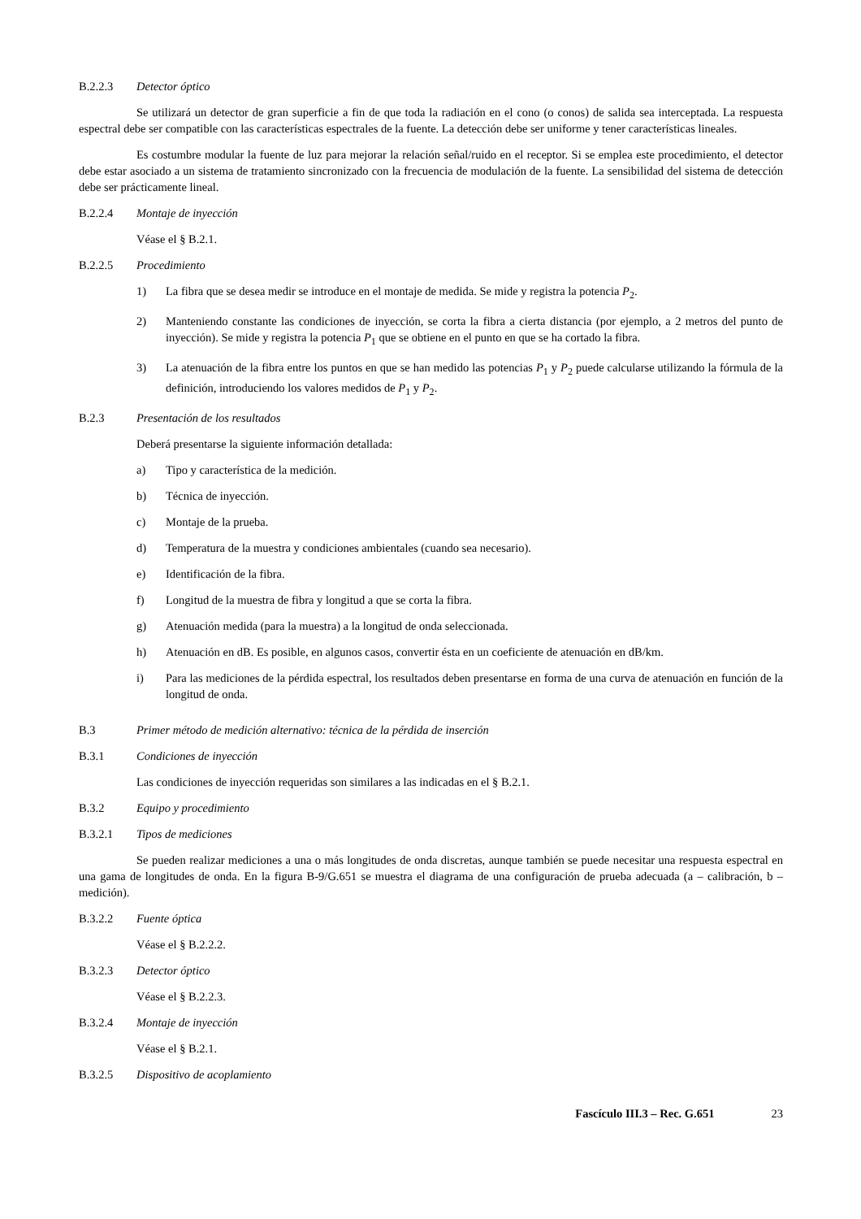B.2.2.3 Detector óptico
Se utilizará un detector de gran superficie a fin de que toda la radiación en el cono (o conos) de salida sea interceptada. La respuesta espectral debe ser compatible con las características espectrales de la fuente. La detección debe ser uniforme y tener características lineales.
Es costumbre modular la fuente de luz para mejorar la relación señal/ruido en el receptor. Si se emplea este procedimiento, el detector debe estar asociado a un sistema de tratamiento sincronizado con la frecuencia de modulación de la fuente. La sensibilidad del sistema de detección debe ser prácticamente lineal.
B.2.2.4 Montaje de inyección
Véase el § B.2.1.
B.2.2.5 Procedimiento
1) La fibra que se desea medir se introduce en el montaje de medida. Se mide y registra la potencia P<sub>2</sub>.
2) Manteniendo constante las condiciones de inyección, se corta la fibra a cierta distancia (por ejemplo, a 2 metros del punto de inyección). Se mide y registra la potencia P<sub>1</sub> que se obtiene en el punto en que se ha cortado la fibra.
3) La atenuación de la fibra entre los puntos en que se han medido las potencias P<sub>1</sub> y P<sub>2</sub> puede calcularse utilizando la fórmula de la definición, introduciendo los valores medidos de P<sub>1</sub> y P<sub>2</sub>.
B.2.3 Presentación de los resultados
Deberá presentarse la siguiente información detallada:
a) Tipo y característica de la medición.
b) Técnica de inyección.
c) Montaje de la prueba.
d) Temperatura de la muestra y condiciones ambientales (cuando sea necesario).
e) Identificación de la fibra.
f) Longitud de la muestra de fibra y longitud a que se corta la fibra.
g) Atenuación medida (para la muestra) a la longitud de onda seleccionada.
h) Atenuación en dB. Es posible, en algunos casos, convertir ésta en un coeficiente de atenuación en dB/km.
i) Para las mediciones de la pérdida espectral, los resultados deben presentarse en forma de una curva de atenuación en función de la longitud de onda.
B.3 Primer método de medición alternativo: técnica de la pérdida de inserción
B.3.1 Condiciones de inyección
Las condiciones de inyección requeridas son similares a las indicadas en el § B.2.1.
B.3.2 Equipo y procedimiento
B.3.2.1 Tipos de mediciones
Se pueden realizar mediciones a una o más longitudes de onda discretas, aunque también se puede necesitar una respuesta espectral en una gama de longitudes de onda. En la figura B-9/G.651 se muestra el diagrama de una configuración de prueba adecuada (a – calibración, b – medición).
B.3.2.2 Fuente óptica
Véase el § B.2.2.2.
B.3.2.3 Detector óptico
Véase el § B.2.2.3.
B.3.2.4 Montaje de inyección
Véase el § B.2.1.
B.3.2.5 Dispositivo de acoplamiento
Fascículo III.3 – Rec. G.651 23